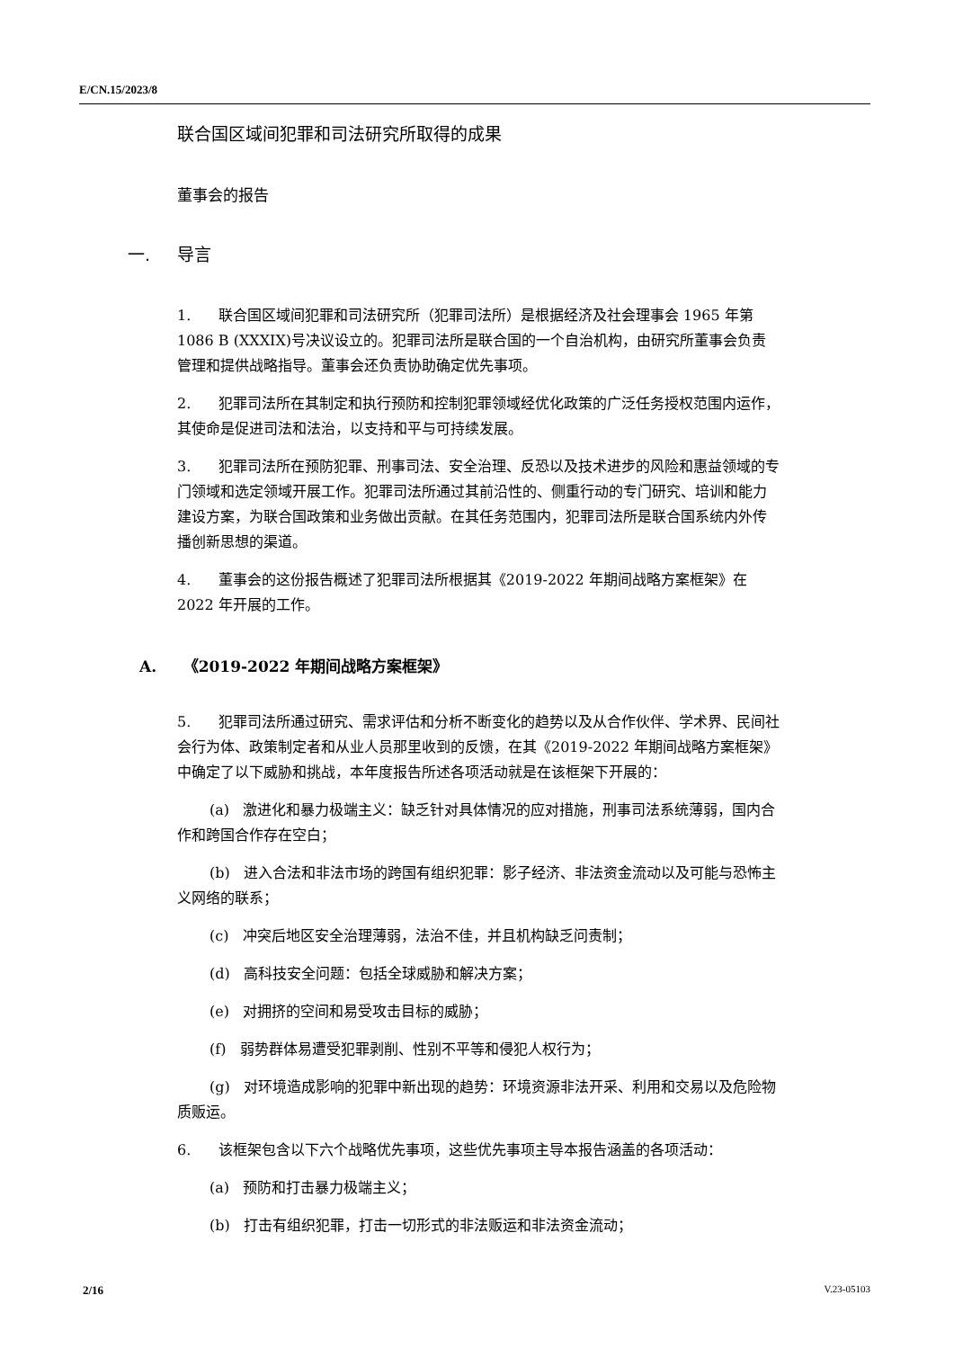E/CN.15/2023/8
联合国区域间犯罪和司法研究所取得的成果
董事会的报告
一. 导言
1. 联合国区域间犯罪和司法研究所（犯罪司法所）是根据经济及社会理事会 1965 年第 1086 B (XXXIX)号决议设立的。犯罪司法所是联合国的一个自治机构，由研究所董事会负责管理和提供战略指导。董事会还负责协助确定优先事项。
2. 犯罪司法所在其制定和执行预防和控制犯罪领域经优化政策的广泛任务授权范围内运作，其使命是促进司法和法治，以支持和平与可持续发展。
3. 犯罪司法所在预防犯罪、刑事司法、安全治理、反恐以及技术进步的风险和惠益领域的专门领域和选定领域开展工作。犯罪司法所通过其前沿性的、侧重行动的专门研究、培训和能力建设方案，为联合国政策和业务做出贡献。在其任务范围内，犯罪司法所是联合国系统内外传播创新思想的渠道。
4. 董事会的这份报告概述了犯罪司法所根据其《2019-2022 年期间战略方案框架》在 2022 年开展的工作。
A. 《2019-2022 年期间战略方案框架》
5. 犯罪司法所通过研究、需求评估和分析不断变化的趋势以及从合作伙伴、学术界、民间社会行为体、政策制定者和从业人员那里收到的反馈，在其《2019-2022 年期间战略方案框架》中确定了以下威胁和挑战，本年度报告所述各项活动就是在该框架下开展的：
(a) 激进化和暴力极端主义：缺乏针对具体情况的应对措施，刑事司法系统薄弱，国内合作和跨国合作存在空白；
(b) 进入合法和非法市场的跨国有组织犯罪：影子经济、非法资金流动以及可能与恐怖主义网络的联系；
(c) 冲突后地区安全治理薄弱，法治不佳，并且机构缺乏问责制；
(d) 高科技安全问题：包括全球威胁和解决方案；
(e) 对拥挤的空间和易受攻击目标的威胁；
(f) 弱势群体易遭受犯罪剥削、性别不平等和侵犯人权行为；
(g) 对环境造成影响的犯罪中新出现的趋势：环境资源非法开采、利用和交易以及危险物质贩运。
6. 该框架包含以下六个战略优先事项，这些优先事项主导本报告涵盖的各项活动：
(a) 预防和打击暴力极端主义；
(b) 打击有组织犯罪，打击一切形式的非法贩运和非法资金流动；
2/16 V.23-05103